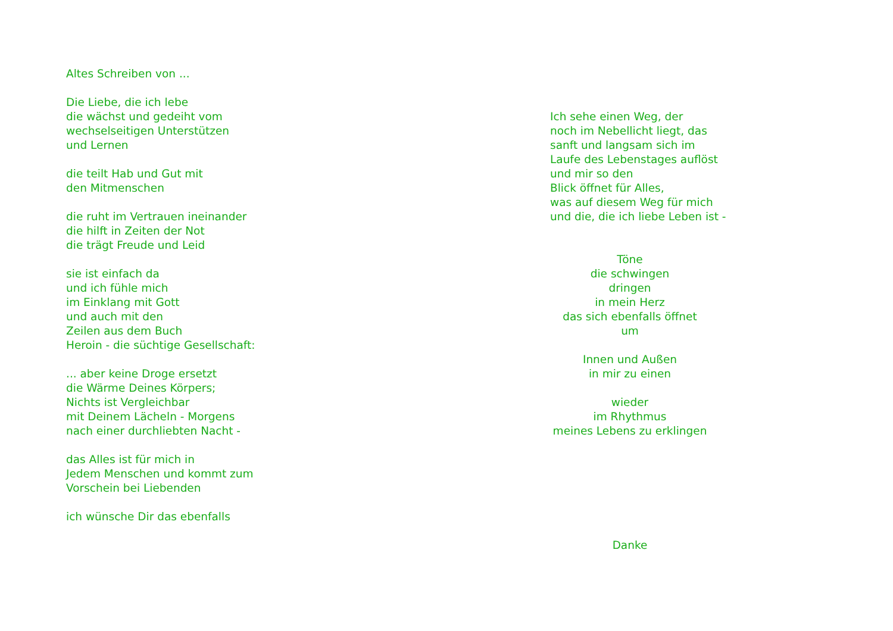Altes Schreiben von ...
Die Liebe, die ich lebe
die wächst und gedeiht vom
wechselseitigen Unterstützen
und Lernen
die teilt Hab und Gut mit
den Mitmenschen
die ruht im Vertrauen ineinander
die hilft in Zeiten der Not
die trägt Freude und Leid
sie ist einfach da
und ich fühle mich
im Einklang mit Gott
und auch mit den
Zeilen aus dem Buch
Heroin - die süchtige Gesellschaft:
... aber keine Droge ersetzt
die Wärme Deines Körpers;
Nichts ist Vergleichbar
mit Deinem Lächeln - Morgens
nach einer durchliebten Nacht -
das Alles ist für mich in
Jedem Menschen und kommt zum
Vorschein bei Liebenden
ich wünsche Dir das ebenfalls
Ich sehe einen Weg, der
noch im Nebellicht liegt, das
sanft und langsam sich im
Laufe des Lebenstages auflöst
und mir so den
Blick öffnet für Alles,
was auf diesem Weg für mich
und die, die ich liebe Leben ist -
Töne
die schwingen
dringen
in mein Herz
das sich ebenfalls öffnet
um
Innen und Außen
in mir zu einen
wieder
im Rhythmus
meines Lebens zu erklingen
Danke